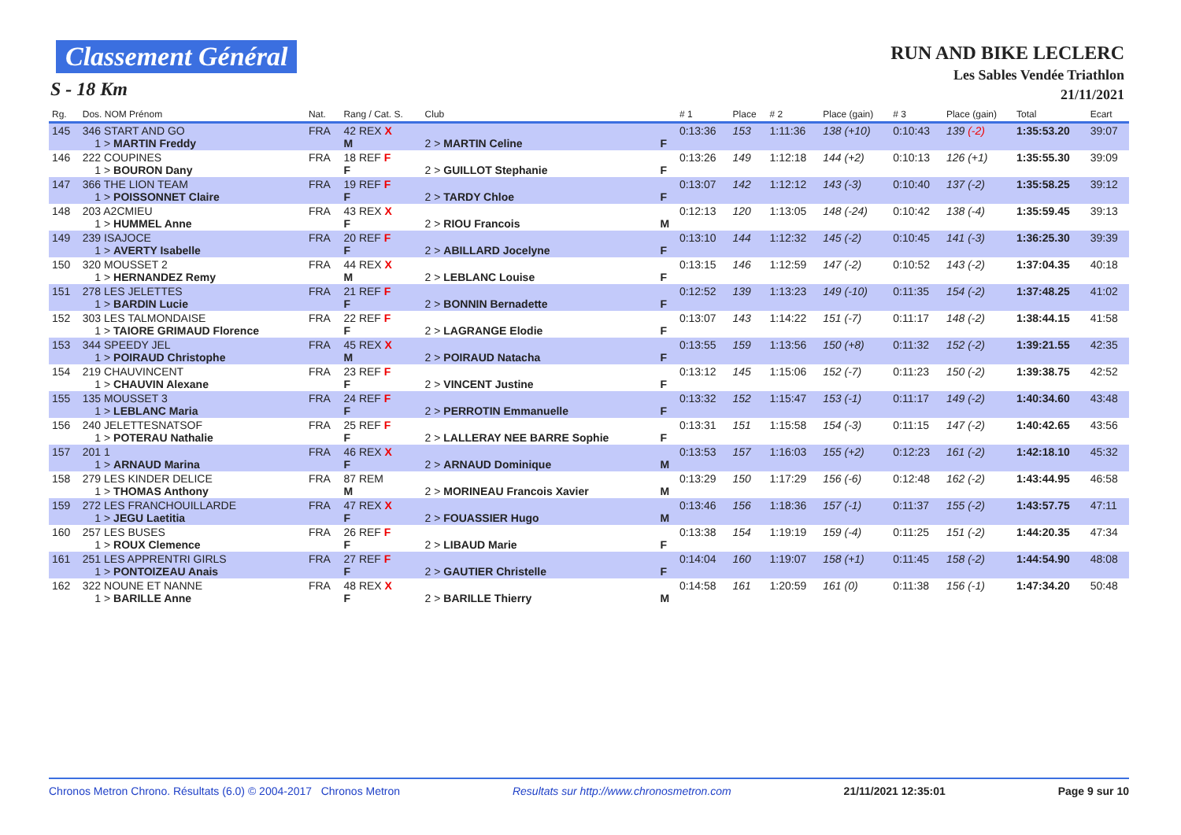Classement Général
S - 18 Km
RUN AND BIKE LECLERC
Les Sables Vendée Triathlon
21/11/2021
| Rg. | Dos. NOM Prénom | Nat. | Rang / Cat. S. | Club | | # 1 | Place | # 2 | Place (gain) | # 3 | Place (gain) | Total | Ecart |
| --- | --- | --- | --- | --- | --- | --- | --- | --- | --- | --- | --- | --- | --- |
| 145 | 346 START AND GO 1 > MARTIN Freddy | FRA | 42 REX X M | 2 > MARTIN Celine | F | 0:13:36 | 153 | 1:11:36 | 138 (+10) | 0:10:43 | 139 (-2) | 1:35:53.20 | 39:07 |
| 146 | 222 COUPINES 1 > BOURON Dany | FRA | 18 REF F F | 2 > GUILLOT Stephanie | F | 0:13:26 | 149 | 1:12:18 | 144 (+2) | 0:10:13 | 126 (+1) | 1:35:55.30 | 39:09 |
| 147 | 366 THE LION TEAM 1 > POISSONNET Claire | FRA | 19 REF F F | 2 > TARDY Chloe | F | 0:13:07 | 142 | 1:12:12 | 143 (-3) | 0:10:40 | 137 (-2) | 1:35:58.25 | 39:12 |
| 148 | 203 A2CMIEU 1 > HUMMEL Anne | FRA | 43 REX X F | 2 > RIOU Francois | M | 0:12:13 | 120 | 1:13:05 | 148 (-24) | 0:10:42 | 138 (-4) | 1:35:59.45 | 39:13 |
| 149 | 239 ISAJOCE 1 > AVERTY Isabelle | FRA | 20 REF F F | 2 > ABILLARD Jocelyne | F | 0:13:10 | 144 | 1:12:32 | 145 (-2) | 0:10:45 | 141 (-3) | 1:36:25.30 | 39:39 |
| 150 | 320 MOUSSET 2 1 > HERNANDEZ Remy | FRA | 44 REX X M | 2 > LEBLANC Louise | F | 0:13:15 | 146 | 1:12:59 | 147 (-2) | 0:10:52 | 143 (-2) | 1:37:04.35 | 40:18 |
| 151 | 278 LES JELETTES 1 > BARDIN Lucie | FRA | 21 REF F F | 2 > BONNIN Bernadette | F | 0:12:52 | 139 | 1:13:23 | 149 (-10) | 0:11:35 | 154 (-2) | 1:37:48.25 | 41:02 |
| 152 | 303 LES TALMONDAISE 1 > TAIORE GRIMAUD Florence | FRA | 22 REF F F | 2 > LAGRANGE Elodie | F | 0:13:07 | 143 | 1:14:22 | 151 (-7) | 0:11:17 | 148 (-2) | 1:38:44.15 | 41:58 |
| 153 | 344 SPEEDY JEL 1 > POIRAUD Christophe | FRA | 45 REX X M | 2 > POIRAUD Natacha | F | 0:13:55 | 159 | 1:13:56 | 150 (+8) | 0:11:32 | 152 (-2) | 1:39:21.55 | 42:35 |
| 154 | 219 CHAUVINCENT 1 > CHAUVIN Alexane | FRA | 23 REF F F | 2 > VINCENT Justine | F | 0:13:12 | 145 | 1:15:06 | 152 (-7) | 0:11:23 | 150 (-2) | 1:39:38.75 | 42:52 |
| 155 | 135 MOUSSET 3 1 > LEBLANC Maria | FRA | 24 REF F F | 2 > PERROTIN Emmanuelle | F | 0:13:32 | 152 | 1:15:47 | 153 (-1) | 0:11:17 | 149 (-2) | 1:40:34.60 | 43:48 |
| 156 | 240 JELETTESNATSOF 1 > POTERAU Nathalie | FRA | 25 REF F F | 2 > LALLERAY NEE BARRE Sophie | F | 0:13:31 | 151 | 1:15:58 | 154 (-3) | 0:11:15 | 147 (-2) | 1:40:42.65 | 43:56 |
| 157 | 201 1 1 > ARNAUD Marina | FRA | 46 REX X F | 2 > ARNAUD Dominique | M | 0:13:53 | 157 | 1:16:03 | 155 (+2) | 0:12:23 | 161 (-2) | 1:42:18.10 | 45:32 |
| 158 | 279 LES KINDER DELICE 1 > THOMAS Anthony | FRA | 87 REM M | 2 > MORINEAU Francois Xavier | M | 0:13:29 | 150 | 1:17:29 | 156 (-6) | 0:12:48 | 162 (-2) | 1:43:44.95 | 46:58 |
| 159 | 272 LES FRANCHOUILLARDE 1 > JEGU Laetitia | FRA | 47 REX X F | 2 > FOUASSIER Hugo | M | 0:13:46 | 156 | 1:18:36 | 157 (-1) | 0:11:37 | 155 (-2) | 1:43:57.75 | 47:11 |
| 160 | 257 LES BUSES 1 > ROUX Clemence | FRA | 26 REF F F | 2 > LIBAUD Marie | F | 0:13:38 | 154 | 1:19:19 | 159 (-4) | 0:11:25 | 151 (-2) | 1:44:20.35 | 47:34 |
| 161 | 251 LES APPRENTRI GIRLS 1 > PONTOIZEAU Anais | FRA | 27 REF F F | 2 > GAUTIER Christelle | F | 0:14:04 | 160 | 1:19:07 | 158 (+1) | 0:11:45 | 158 (-2) | 1:44:54.90 | 48:08 |
| 162 | 322 NOUNE ET NANNE 1 > BARILLE Anne | FRA | 48 REX X F | 2 > BARILLE Thierry | M | 0:14:58 | 161 | 1:20:59 | 161 (0) | 0:11:38 | 156 (-1) | 1:47:34.20 | 50:48 |
Chronos Metron Chrono. Résultats (6.0) © 2004-2017 Chronos Metron Resultats sur http://www.chronosmetron.com 21/11/2021 12:35:01 Page 9 sur 10